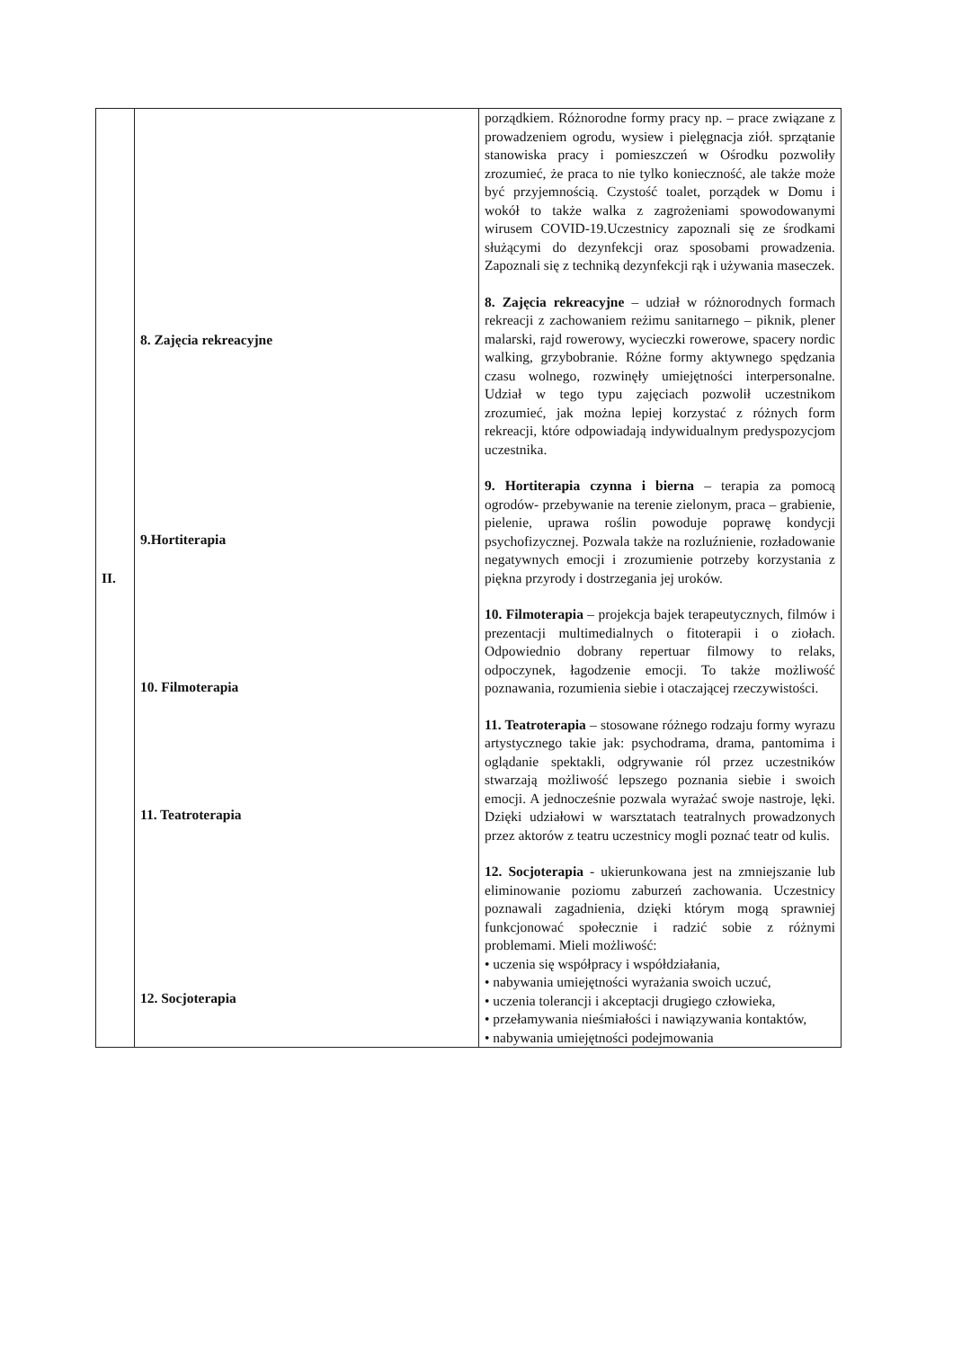| II. | 8. Zajęcia rekreacyjne 9.Hortiterapia 10. Filmoterapia 11. Teatroterapia 12. Socjoterapia | porządkiem. Różnorodne formy pracy np. – prace związane z prowadzeniem ogrodu, wysiew i pielęgnacja ziół. sprzątanie stanowiska pracy i pomieszczeń w Ośrodku pozwoliły zrozumieć, że praca to nie tylko konieczność, ale także może być przyjemnością. Czystość toalet, porządek w Domu i wokół to także walka z zagrożeniami spowodowanymi wirusem COVID-19.Uczestnicy zapoznali się ze środkami służącymi do dezynfekcji oraz sposobami prowadzenia. Zapoznali się z techniką dezynfekcji rąk i używania maseczek. 8. Zajęcia rekreacyjne – udział w różnorodnych formach rekreacji z zachowaniem reżimu sanitarnego – piknik, plener malarski, rajd rowerowy, wycieczki rowerowe, spacery nordic walking, grzybobranie. Różne formy aktywnego spędzania czasu wolnego, rozwinęły umiejętności interpersonalne. Udział w tego typu zajęciach pozwolił uczestnikom zrozumieć, jak można lepiej korzystać z różnych form rekreacji, które odpowiadają indywidualnym predyspozycjom uczestnika. 9. Hortiterapia czynna i bierna – terapia za pomocą ogrodów- przebywanie na terenie zielonym, praca – grabienie, pielenie, uprawa roślin powoduje poprawę kondycji psychofizycznej. Pozwala także na rozluźnienie, rozładowanie negatywnych emocji i zrozumienie potrzeby korzystania z piękna przyrody i dostrzegania jej uroków. 10. Filmoterapia – projekcja bajek terapeutycznych, filmów i prezentacji multimedialnych o fitoterapii i o ziołach. Odpowiednio dobrany repertuar filmowy to relaks, odpoczynek, łagodzenie emocji. To także możliwość poznawania, rozumienia siebie i otaczającej rzeczywistości. 11. Teatroterapia – stosowane różnego rodzaju formy wyrazu artystycznego takie jak: psychodrama, drama, pantomima i oglądanie spektakli, odgrywanie ról przez uczestników stwarzają możliwość lepszego poznania siebie i swoich emocji. A jednocześnie pozwala wyrażać swoje nastroje, lęki. Dzięki udziałowi w warsztatach teatralnych prowadzonych przez aktorów z teatru uczestnicy mogli poznać teatr od kulis. 12. Socjoterapia - ukierunkowana jest na zmniejszanie lub eliminowanie poziomu zaburzeń zachowania. Uczestnicy poznawali zagadnienia, dzięki którym mogą sprawniej funkcjonować społecznie i radzić sobie z różnymi problemami. Mieli możliwość: • uczenia się współpracy i współdziałania, • nabywania umiejętności wyrażania swoich uczuć, • uczenia tolerancji i akceptacji drugiego człowieka, • przełamywania nieśmiałości i nawiązywania kontaktów, • nabywania umiejętności podejmowania |